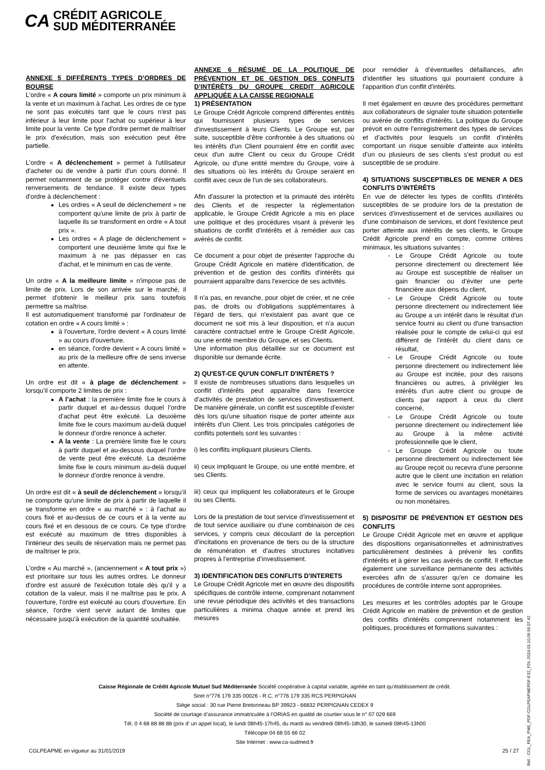CA CRÉDIT AGRICOLE
SUD MÉDITERRANÉE
ANNEXE 5 DIFFÉRENTS TYPES D’ORDRES DE BOURSE
L'ordre « A cours limité » comporte un prix minimum à la vente et un maximum à l'achat. Les ordres de ce type ne sont pas exécutés tant que le cours n'est pas inférieur à leur limite pour l'achat ou supérieur à leur limite pour la vente. Ce type d'ordre permet de maîtriser le prix d'exécution, mais son exécution peut être partielle.
L'ordre « A déclenchement » permet à l'utilisateur d'acheter ou de vendre à partir d'un cours donné. Il permet notamment de se protéger contre d'éventuels renversements de tendance. Il existe deux types d'ordre à déclenchement :
Les ordres « A seuil de déclenchement » ne comportent qu'une limite de prix à partir de laquelle ils se transforment en ordre « A tout prix ».
Les ordres « A plage de déclenchement » comportent une deuxième limite qui fixe le maximum à ne pas dépasser en cas d'achat, et le minimum en cas de vente.
Un ordre « A la meilleure limite » n'impose pas de limite de prix. Lors de son arrivée sur le marché, il permet d'obtenir le meilleur prix sans toutefois permettre sa maîtrise.
Il est automatiquement transformé par l'ordinateur de cotation en ordre « A cours limité » :
à l'ouverture, l'ordre devient « A cours limité » au cours d'ouverture.
en séance, l'ordre devient « A cours limité » au prix de la meilleure offre de sens inverse en attente.
Un ordre est dit « à plage de déclenchement » lorsqu’il comporte 2 limites de prix :
A l’achat : la première limite fixe le cours à partir duquel et au-dessus duquel l’ordre d’achat peut être exécuté. La deuxième limite fixe le cours maximum au-delà duquel le donneur d’ordre renonce à acheter.
A la vente : La première limite fixe le cours à partir duquel et au-dessous duquel l’ordre de vente peut être exécuté. La deuxième limite fixe le cours minimum au-delà duquel le donneur d’ordre renonce à vendre.
Un ordre est dit « à seuil de déclenchement » lorsqu’il ne comporte qu’une limite de prix à partir de laquelle il se transforme en ordre « au marché » : à l’achat au cours fixé et au-dessus de ce cours et à la vente au cours fixé et en dessous de ce cours. Ce type d’ordre est exécuté au maximum de titres disponibles à l'intérieur des seuils de réservation mais ne permet pas de maîtriser le prix.
L'ordre « Au marché », (anciennement « A tout prix ») est prioritaire sur tous les autres ordres. Le donneur d'ordre est assuré de l'exécution totale dès qu'il y a cotation de la valeur, mais il ne maîtrise pas le prix. A l'ouverture, l'ordre est exécuté au cours d'ouverture. En séance, l'ordre vient servir autant de limites que nécessaire jusqu'à exécution de la quantité souhaitée.
ANNEXE 6 RÉSUMÉ DE LA POLITIQUE DE PRÉVENTION ET DE GESTION DES CONFLITS D’INTÉRÊTS DU GROUPE CREDIT AGRICOLE APPLIQUÉE A LA CAISSE REGIONALE
1) PRÉSENTATION
Le Groupe Crédit Agricole comprend différentes entités qui fournissent plusieurs types de services d'investissement à leurs Clients. Le Groupe est, par suite, susceptible d'être confrontée à des situations où les intérêts d'un Client pourraient être en conflit avec ceux d'un autre Client ou ceux du Groupe Crédit Agricole, ou d'une entité membre du Groupe, voire à des situations où les intérêts du Groupe seraient en conflit avec ceux de l'un de ses collaborateurs.
Afin d'assurer la protection et la primauté des intérêts des Clients et de respecter la réglementation applicable, le Groupe Crédit Agricole a mis en place une politique et des procédures visant à prévenir les situations de conflit d’intérêts et à remédier aux cas avérés de conflit.
Ce document a pour objet de présenter l'approche du Groupe Crédit Agricole en matière d'identification, de prévention et de gestion des conflits d'intérêts qui pourraient apparaître dans l'exercice de ses activités.
Il n'a pas, en revanche, pour objet de créer, et ne crée pas, de droits ou d'obligations supplémentaires à l'égard de tiers, qui n'existaient pas avant que ce document ne soit mis à leur disposition, et n'a aucun caractère contractuel entre le Groupe Crédit Agricole, ou une entité membre du Groupe, et ses Clients.
Une information plus détaillée sur ce document est disponible sur demande écrite.
2) QU'EST-CE QU'UN CONFLIT D'INTÉRETS ?
Il existe de nombreuses situations dans lesquelles un conflit d'intérêts peut apparaître dans l'exercice d'activités de prestation de services d'investissement. De manière générale, un conflit est susceptible d'exister dès lors qu'une situation risque de porter atteinte aux intérêts d'un Client. Les trois principales catégories de conflits potentiels sont les suivantes :
i) les conflits impliquant plusieurs Clients.
ii) ceux impliquant le Groupe, ou une entité membre, et ses Clients.
iii) ceux qui impliquent les collaborateurs et le Groupe ou ses Clients.
Lors de la prestation de tout service d’investissement et de tout service auxiliaire ou d’une combinaison de ces services, y compris ceux découlant de la perception d’incitations en provenance de tiers ou de la structure de rémunération et d’autres structures incitatives propres à l’entreprise d’investissement.
3) IDENTIFICATION DES CONFLITS D'INTERETS
Le Groupe Crédit Agricole met en œuvre des dispositifs spécifiques de contrôle interne, comprenant notamment une revue périodique des activités et des transactions particulières a minima chaque année et prend les mesures
pour remédier à d’éventuelles défaillances, afin d'identifier les situations qui pourraient conduire à l'apparition d'un conflit d'intérêts.
Il met également en œuvre des procédures permettant aux collaborateurs de signaler toute situation potentielle ou avérée de conflits d'intérêts. La politique du Groupe prévoit en outre l’enregistrement des types de services et d’activités pour lesquels un conflit d’intérêts comportant un risque sensible d’atteinte aux intérêts d’un ou plusieurs de ses clients s’est produit ou est susceptible de se produire.
4) SITUATIONS SUSCEPTIBLES DE MENER A DES CONFLITS D’INTÉRÊTS
En vue de détecter les types de conflits d’intérêts susceptibles de se produire lors de la prestation de services d’investissement et de services auxiliaires ou d’une combinaison de services, et dont l’existence peut porter atteinte aux intérêts de ses clients, le Groupe Crédit Agricole prend en compte, comme critères minimaux, les situations suivantes :
Le Groupe Crédit Agricole ou toute personne directement ou directement liée au Groupe est susceptible de réaliser un gain financier ou d’éviter une perte financière aux dépens du client,
Le Groupe Crédit Agricole ou toute personne directement ou indirectement liée au Groupe a un intérêt dans le résultat d'un service fourni au client ou d'une transaction réalisée pour le compte de celui-ci qui est différent de l'intérêt du client dans ce résultat,
Le Groupe Crédit Agricole ou toute personne directement ou indirectement liée au Groupe est incitée, pour des raisons financières ou autres, à privilégier les intérêts d'un autre client ou groupe de clients par rapport à ceux du client concerné,
Le Groupe Crédit Agricole ou toute personne directement ou indirectement liée au Groupe à la même activité professionnelle que le client,
Le Groupe Crédit Agricole ou toute personne directement ou indirectement liée au Groupe reçoit ou recevra d'une personne autre que le client une incitation en relation avec le service fourni au client, sous la forme de services ou avantages monétaires ou non monétaires.
5) DISPOSITIF DE PRÉVENTION ET GESTION DES CONFLITS
Le Groupe Crédit Agricole met en œuvre et applique des dispositions organisationnelles et administratives particulièrement destinées à prévenir les conflits d'intérêts et à gérer les cas avérés de conflit. Il effectue également une surveillance permanente des activités exercées afin de s'assurer qu'en ce domaine les procédures de contrôle interne sont appropriées.
Les mesures et les contrôles adoptés par le Groupe Crédit Agricole en matière de prévention et de gestion des conflits d'intérêts comprennent notamment les politiques, procédures et formations suivantes :
Caisse Régionale de Crédit Agricole Mutuel Sud Méditerranée Société coopérative à capital variable, agréée en tant qu’établissement de crédit.
Siret n°776 179 335 00026 - R.C. n°776 179 335 RCS PERPIGNAN
Siège social : 30 rue Pierre Bretonneau BP 39923 - 66832 PERPIGNAN CEDEX 9
Société de courtage d’assurance immatriculée à l’ORIAS en qualité de courtier sous le n° 07 029 669
Tél. 0 4 68 88 88 88 (prix d’ un appel local), le lundi 08h45-17h45, du mardi au vendredi 08h45-18h30, le samedi 08h45-13h00
Télécopie 04 68 55 66 02
Site Internet : www.ca-sudmed.fr
CGLPEAPME en vigueur au 31/01/2019
25 / 27
Réf. : CGL_PEA_PME_PDF-CGLPEAPMEPDF-E32_FDL-2019.01.10.09.56.07.42